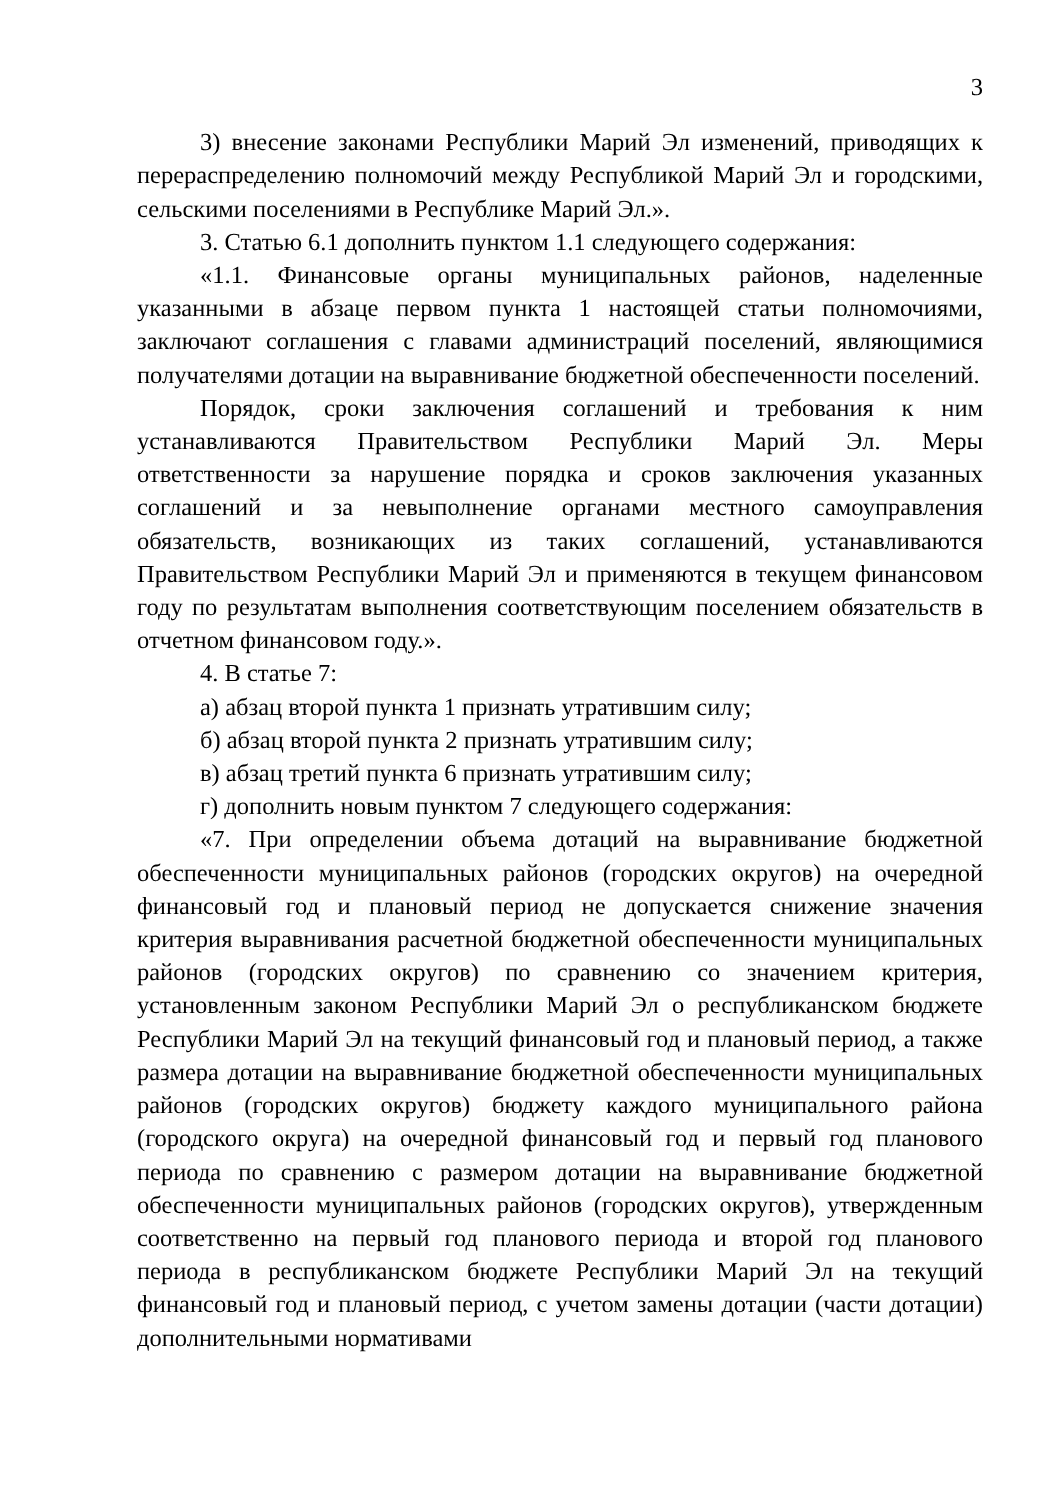3
3) внесение законами Республики Марий Эл изменений, приводящих к перераспределению полномочий между Республикой Марий Эл и городскими, сельскими поселениями в Республике Марий Эл.».
3. Статью 6.1 дополнить пунктом 1.1 следующего содержания:
«1.1. Финансовые органы муниципальных районов, наделенные указанными в абзаце первом пункта 1 настоящей статьи полномочиями, заключают соглашения с главами администраций поселений, являющимися получателями дотации на выравнивание бюджетной обеспеченности поселений.
Порядок, сроки заключения соглашений и требования к ним устанавливаются Правительством Республики Марий Эл. Меры ответственности за нарушение порядка и сроков заключения указанных соглашений и за невыполнение органами местного самоуправления обязательств, возникающих из таких соглашений, устанавливаются Правительством Республики Марий Эл и применяются в текущем финансовом году по результатам выполнения соответствующим поселением обязательств в отчетном финансовом году.».
4. В статье 7:
а) абзац второй пункта 1 признать утратившим силу;
б) абзац второй пункта 2 признать утратившим силу;
в) абзац третий пункта 6 признать утратившим силу;
г) дополнить новым пунктом 7 следующего содержания:
«7. При определении объема дотаций на выравнивание бюджетной обеспеченности муниципальных районов (городских округов) на очередной финансовый год и плановый период не допускается снижение значения критерия выравнивания расчетной бюджетной обеспеченности муниципальных районов (городских округов) по сравнению со значением критерия, установленным законом Республики Марий Эл о республиканском бюджете Республики Марий Эл на текущий финансовый год и плановый период, а также размера дотации на выравнивание бюджетной обеспеченности муниципальных районов (городских округов) бюджету каждого муниципального района (городского округа) на очередной финансовый год и первый год планового периода по сравнению с размером дотации на выравнивание бюджетной обеспеченности муниципальных районов (городских округов), утвержденным соответственно на первый год планового периода и второй год планового периода в республиканском бюджете Республики Марий Эл на текущий финансовый год и плановый период, с учетом замены дотации (части дотации) дополнительными нормативами